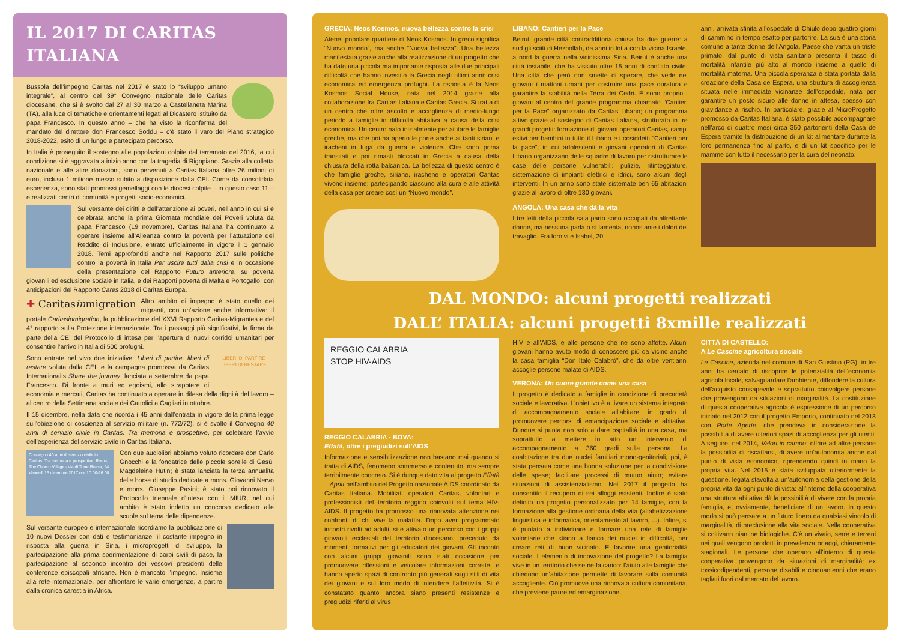IL 2017 DI CARITAS ITALIANA
Bussola dell’impegno Caritas nel 2017 è stato lo “sviluppo umano integrale”, al centro del 39° Convegno nazionale delle Caritas diocesane, che si è svolto dal 27 al 30 marzo a Castellaneta Marina (TA), alla luce di tematiche e orientamenti legati al Dicastero istituito da papa Francesco. In questo anno – che ha visto la riconferma del mandato del direttore don Francesco Soddu – c’è stato il varo del Piano strategico 2018-2022, esito di un lungo e partecipato percorso.
In Italia è proseguito il sostegno alle popolazioni colpite dal terremoto del 2016, la cui condizione si è aggravata a inizio anno con la tragedia di Rigopiano. Grazie alla colletta nazionale e alle altre donazioni, sono pervenuti a Caritas Italiana oltre 26 milioni di euro, incluso 1 milione messo subito a disposizione dalla CEI. Come da consolidata esperienza, sono stati promossi gemellaggi con le diocesi colpite – in questo caso 11 – e realizzati centri di comunità e progetti socio-economici.
Sul versante dei diritti e dell’attenzione ai poveri, nell’anno in cui si è celebrata anche la prima Giornata mondiale dei Poveri voluta da papa Francesco (19 novembre), Caritas Italiana ha continuato a operare insieme all’Alleanza contro la povertà per l’attuazione del Reddito di Inclusione, entrato ufficialmente in vigore il 1 gennaio 2018. Temi approfonditi anche nel Rapporto 2017 sulle politiche contro la povertà in Italia Per uscire tutti dalla crisi e in occasione della presentazione del Rapporto Futuro anteriore, su povertà giovanili ed esclusione sociale in Italia, e dei Rapporti povertà di Malta e Portogallo, con anticipazioni del Rapporto Cares 2018 di Caritas Europa.
✚ Caritasinmigration
Altro ambito di impegno è stato quello dei migranti, con un’azione anche informativa: il portale Caritasinmigration, la pubblicazione del XXVI Rapporto Caritas-Migrantes e del 4° rapporto sulla Protezione internazionale. Tra i passaggi più significativi, la firma da parte della CEI del Protocollo di intesa per l’apertura di nuovi corridoi umanitari per consentire l’arrivo in Italia di 500 profughi.
LIBERI DI PARTIRE
LIBERI DI RESTARE
Sono entrate nel vivo due iniziative: Liberi di partire, liberi di restare voluta dalla CEI, e la campagna promossa da Caritas Internationalis Share the journey, lanciata a settembre da papa Francesco. Di fronte a muri ed egoismi, allo strapotere di economia e mercati, Caritas ha continuato a operare in difesa della dignità del lavoro – al centro della Settimana sociale dei Cattolici a Cagliari in ottobre.
Il 15 dicembre, nella data che ricorda i 45 anni dall’entrata in vigore della prima legge sull'obiezione di coscienza al servizio militare (n. 772/72), si è svolto il Convegno 40 anni di servizio civile in Caritas. Tra memoria e prospettive, per celebrare l’avvio dell’esperienza del servizio civile in Caritas Italiana.
Convegno 40 anni di servizio civile in Caritas. Tra memoria e prospettive. Roma, The Church Village - via di Torre Rossa, 94. Venerdì 15 dicembre 2017 ore 10.00-16.00
Con due audiolibri abbiamo voluto ricordare don Carlo Gnocchi e la fondatrice delle piccole sorelle di Gesù, Magdeleine Hutin; è stata lanciata la terza annualità delle borse di studio dedicate a mons. Giovanni Nervo e mons. Giuseppe Pasini; è stato poi rinnovato il Protocollo triennale d’intesa con il MIUR, nel cui ambito è stato indetto un concorso dedicato alle scuole sul tema delle dipendenze.
Sul versante europeo e internazionale ricordiamo la pubblicazione di 10 nuovi Dossier con dati e testimonianze, il costante impegno in risposta alla guerra in Siria, i microprogetti di sviluppo, la partecipazione alla prima sperimentazione di corpi civili di pace, la partecipazione al secondo incontro dei vescovi presidenti delle conferenze episcopali africane. Non è mancato l’impegno, insieme alla rete internazionale, per affrontare le varie emergenze, a partire dalla cronica carestia in Africa.
GRECIA: Neos Kosmos, nuova bellezza contro la crisi
Atene, popolare quartiere di Neos Kosmos. In greco significa “Nuovo mondo”, ma anche “Nuova bellezza”. Una bellezza manifestata grazie anche alla realizzazione di un progetto che ha dato una piccola ma importante risposta alle due principali difficoltà che hanno investito la Grecia negli ultimi anni: crisi economica ed emergenza profughi. La risposta è la Neos Kosmos Social House, nata nel 2014 grazie alla collaborazione fra Caritas Italiana e Caritas Grecia. Si tratta di un centro che offre ascolto e accoglienza di medio-lungo periodo a famiglie in difficoltà abitativa a causa della crisi economica. Un centro nato inizialmente per aiutare le famiglie greche, ma che poi ha aperto le porte anche ai tanti siriani e iracheni in fuga da guerra e violenze. Che sono prima transitati e poi rimasti bloccati in Grecia a causa della chiusura della rotta balcanica. La bellezza di questo centro è che famiglie greche, siriane, irachene e operatori Caritas vivono insieme; partecipando ciascuno alla cura e alle attività della casa per creare così un “Nuovo mondo”.
LIBANO: Cantieri per la Pace
Beirut, grande città contraddittoria chiusa fra due guerre: a sud gli sciiti di Hezbollah, da anni in lotta con la vicina Israele, a nord la guerra nella vicinissima Siria. Beirut è anche una città instabile, che ha vissuto oltre 15 anni di conflitto civile. Una città che però non smette di sperare, che vede nei giovani i mattoni umani per costruire una pace duratura e garantire la stabilità nella Terra dei Cedri. E sono proprio i giovani al centro del grande programma chiamato “Cantieri per la Pace” organizzato da Caritas Libano; un programma attivo grazie al sostegno di Caritas Italiana, strutturato in tre grandi progetti: formazione di giovani operatori Caritas, campi estivi per bambini in tutto il Libano e i cosiddetti “Cantieri per la pace”, in cui adolescenti e giovani operatori di Caritas Libano organizzano delle squadre di lavoro per ristrutturare le case delle persone vulnerabili: pulizie, ritinteggiature, sistemazione di impianti elettrici e idrici, sono alcuni degli interventi. In un anno sono state sistemate ben 65 abitazioni grazie al lavoro di oltre 130 giovani.
ANGOLA: Una casa che dà la vita
I tre letti della piccola sala parto sono occupati da altrettante donne, ma nessuna parla o si lamenta, nonostante i dolori del travaglio. Fra loro vi è Isabel, 20
anni, arrivata sfinita all’ospedale di Chiulo dopo quattro giorni di cammino in tempo esatto per partorire. La sua è una storia comune a tante donne dell’Angola, Paese che vanta un triste primato: dal punto di vista sanitario presenta il tasso di mortalità infantile più alto al mondo insieme a quello di mortalità materna. Una piccola speranza è stata portata dalla creazione della Casa de Espera, una struttura di accoglienza situata nelle immediate vicinanze dell’ospedale, nata per garantire un posto sicuro alle donne in attesa, spesso con gravidanze a rischio. In particolare, grazie al MicroProgetto promosso da Caritas Italiana, è stato possibile accompagnare nell’arco di quattro mesi circa 350 partorienti della Casa de Espera tramite la distribuzione di un kit alimentare durante la loro permanenza fino al parto, e di un kit specifico per le mamme con tutto il necessario per la cura del neonato.
DAL MONDO: alcuni progetti realizzati
DALL’ ITALIA: alcuni progetti 8xmille realizzati
REGGIO CALABRIA
STOP HIV-AIDS
REGGIO CALABRIA - BOVA:
Effatà, oltre i pregiudizi sull’AIDS
Informazione e sensibilizzazione non bastano mai quando si tratta di AIDS, fenomeno sommerso e contenuto, ma sempre terribilmente concreto. Si è dunque dato vita al progetto Effatà – Apriti nell’ambito del Progetto nazionale AIDS coordinato da Caritas Italiana. Mobilitati operatori Caritas, volontari e professionisti del territorio reggino coinvolti sul tema HIV-AIDS. Il progetto ha promosso una rinnovata attenzione nei confronti di chi vive la malattia. Dopo aver programmato incontri rivolti ad adulti, si è attivato un percorso con i gruppi giovanili ecclesiali del territorio diocesano, preceduto da momenti formativi per gli educatori dei giovani. Gli incontri con alcuni gruppi giovanili sono stati occasione per promuovere riflessioni e veicolare informazioni corrette, e hanno aperto spazi di confronto più generali sugli stili di vita dei giovani e sul loro modo di intendere l’affettività. Si è constatato quanto ancora siano presenti resistenze e pregiudizi riferiti al virus
HIV e all’AIDS, e alle persone che ne sono affette. Alcuni giovani hanno avuto modo di conoscere più da vicino anche la casa famiglia “Don Italo Calabrò”, che da oltre vent’anni accoglie persone malate di AIDS.
VERONA: Un cuore grande come una casa
Il progetto è dedicato a famiglie in condizione di precarietà sociale e lavorativa. L’obiettivo è attivare un sistema integrato di accompagnamento sociale all’abitare, in grado di promuovere percorsi di emancipazione sociale e abitativa. Dunque si punta non solo a dare ospitalità in una casa, ma soprattutto a mettere in atto un intervento di accompagnamento a 360 gradi sulla persona. La coabitazione tra due nuclei familiari mono-genitoriali, poi, è stata pensata come una buona soluzione per la condivisione delle spese; facilitare processi di mutuo aiuto; evitare situazioni di assistenzialismo. Nel 2017 il progetto ha consentito il recupero di sei alloggi esistenti. Inoltre è stato definito un progetto personalizzato per 14 famiglie, con la formazione alla gestione ordinaria della vita (alfabetizzazione linguistica e informatica, orientamento al lavoro, ...). Infine, si è puntato a individuare e formare una rete di famiglie volontarie che stiano a fianco dei nuclei in difficoltà, per creare reti di buon vicinato. E favorire una genitorialità sociale. L’elemento di innovazione del progetto? La famiglia vive in un territorio che se ne fa carico: l’aiuto alle famiglie che chiedono un’abitazione permette di lavorare sulla comunità accogliente. Ciò promuove una rinnovata cultura comunitaria, che previene paure ed emarginazione.
CITTÀ DI CASTELLO:
A Le Cascine agricoltura sociale
Le Cascine, azienda nel comune di San Giustino (PG), in tre anni ha cercato di riscoprire le potenzialità dell’economia agricola locale, salvaguardare l’ambiente, diffondere la cultura dell’acquisto consapevole e soprattutto coinvolgere persone che provengono da situazioni di marginalità. La costituzione di questa cooperativa agricola è espressione di un percorso iniziato nel 2012 con il progetto Emporio, continuato nel 2013 con Porte Aperte, che prendeva in considerazione la possibilità di avere ulteriori spazi di accoglienza per gli utenti. A seguire, nel 2014, Valori in campo: offrire ad altre persone la possibilità di riscattarsi, di avere un’autonomia anche dal punto di vista economico, riprendendo quindi in mano la propria vita. Nel 2015 è stata sviluppata ulteriormente la questione, legata stavolta a un’autonomia della gestione della propria vita da ogni punto di vista: all’interno della cooperativa una struttura abitativa dà la possibilità di vivere con la propria famiglia, e, ovviamente, beneficiare di un lavoro. In questo modo si può pensare a un futuro libero da qualsiasi vincolo di marginalità, di preclusione alla vita sociale. Nella cooperativa si coltivano piantine biologiche. C’è un vivaio, serre e terreni nei quali vengono prodotti in prevalenza ortaggi, chiaramente stagionali. Le persone che operano all’interno di questa cooperativa provengono da situazioni di marginalità: ex tossicodipendenti, persone disabili e cinquantenni che erano tagliati fuori dal mercato del lavoro.